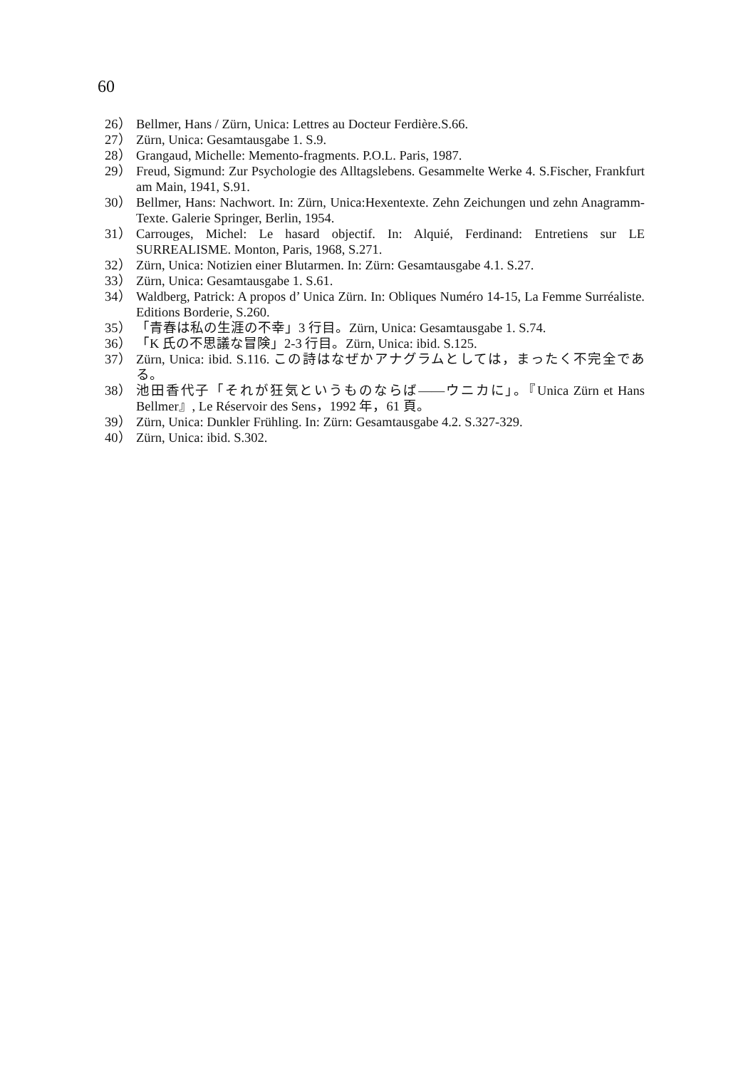60
26） Bellmer, Hans / Zürn, Unica: Lettres au Docteur Ferdière.S.66.
27） Zürn, Unica: Gesamtausgabe 1. S.9.
28） Grangaud, Michelle: Memento-fragments. P.O.L. Paris, 1987.
29） Freud, Sigmund: Zur Psychologie des Alltagslebens. Gesammelte Werke 4. S.Fischer, Frankfurt am Main, 1941, S.91.
30） Bellmer, Hans: Nachwort. In: Zürn, Unica:Hexentexte. Zehn Zeichungen und zehn Anagramm-Texte. Galerie Springer, Berlin, 1954.
31） Carrouges, Michel: Le hasard objectif. In: Alquié, Ferdinand: Entretiens sur LE SURREALISME. Monton, Paris, 1968, S.271.
32） Zürn, Unica: Notizien einer Blutarmen. In: Zürn: Gesamtausgabe 4.1. S.27.
33） Zürn, Unica: Gesamtausgabe 1. S.61.
34） Waldberg, Patrick: A propos d’ Unica Zürn. In: Obliques Numéro 14-15, La Femme Surréaliste. Editions Borderie, S.260.
35） 「青春は私の生涯の不幸」3 行目。Zürn, Unica: Gesamtausgabe 1. S.74.
36） 「K 氏の不思議な冒険」2-3 行目。Zürn, Unica: ibid. S.125.
37） Zürn, Unica: ibid. S.116. この詩はなぜかアナグラムとしては，まったく不完全である。
38） 池田香代子「それが狂気というものならば――ウニカに」。『Unica Zürn et Hans Bellmer』, Le Réservoir des Sens，1992 年，61 頁。
39） Zürn, Unica: Dunkler Frühling. In: Zürn: Gesamtausgabe 4.2. S.327-329.
40） Zürn, Unica: ibid. S.302.